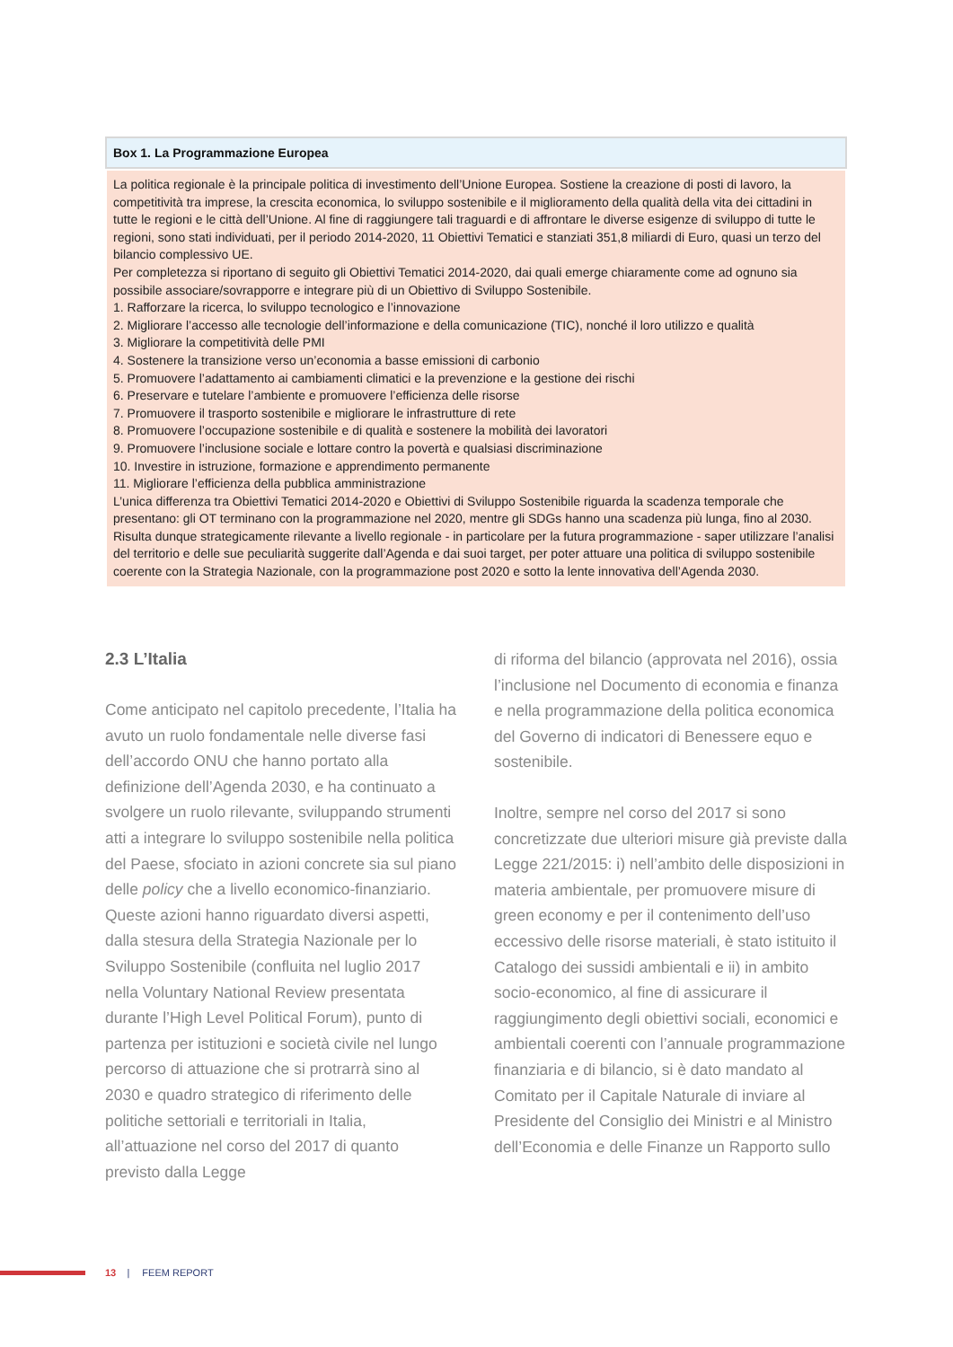Box 1. La Programmazione Europea
La politica regionale è la principale politica di investimento dell’Unione Europea. Sostiene la creazione di posti di lavoro, la competitività tra imprese, la crescita economica, lo sviluppo sostenibile e il miglioramento della qualità della vita dei cittadini in tutte le regioni e le città dell’Unione. Al fine di raggiungere tali traguardi e di affrontare le diverse esigenze di sviluppo di tutte le regioni, sono stati individuati, per il periodo 2014-2020, 11 Obiettivi Tematici e stanziati 351,8 miliardi di Euro, quasi un terzo del bilancio complessivo UE.
Per completezza si riportano di seguito gli Obiettivi Tematici 2014-2020, dai quali emerge chiaramente come ad ognuno sia possibile associare/sovrapporre e integrare più di un Obiettivo di Sviluppo Sostenibile.
1. Rafforzare la ricerca, lo sviluppo tecnologico e l’innovazione
2. Migliorare l’accesso alle tecnologie dell’informazione e della comunicazione (TIC), nonché il loro utilizzo e qualità
3. Migliorare la competitività delle PMI
4. Sostenere la transizione verso un’economia a basse emissioni di carbonio
5. Promuovere l’adattamento ai cambiamenti climatici e la prevenzione e la gestione dei rischi
6. Preservare e tutelare l’ambiente e promuovere l’efficienza delle risorse
7. Promuovere il trasporto sostenibile e migliorare le infrastrutture di rete
8. Promuovere l’occupazione sostenibile e di qualità e sostenere la mobilità dei lavoratori
9. Promuovere l’inclusione sociale e lottare contro la povertà e qualsiasi discriminazione
10. Investire in istruzione, formazione e apprendimento permanente
11. Migliorare l’efficienza della pubblica amministrazione
L’unica differenza tra Obiettivi Tematici 2014-2020 e Obiettivi di Sviluppo Sostenibile riguarda la scadenza temporale che presentano: gli OT terminano con la programmazione nel 2020, mentre gli SDGs hanno una scadenza più lunga, fino al 2030. Risulta dunque strategicamente rilevante a livello regionale - in particolare per la futura programmazione - saper utilizzare l’analisi del territorio e delle sue peculiarità suggerite dall’Agenda e dai suoi target, per poter attuare una politica di sviluppo sostenibile coerente con la Strategia Nazionale, con la programmazione post 2020 e sotto la lente innovativa dell’Agenda 2030.
2.3 L’Italia
Come anticipato nel capitolo precedente, l’Italia ha avuto un ruolo fondamentale nelle diverse fasi dell’accordo ONU che hanno portato alla definizione dell’Agenda 2030, e ha continuato a svolgere un ruolo rilevante, sviluppando strumenti atti a integrare lo sviluppo sostenibile nella politica del Paese, sfociato in azioni concrete sia sul piano delle policy che a livello economico-finanziario. Queste azioni hanno riguardato diversi aspetti, dalla stesura della Strategia Nazionale per lo Sviluppo Sostenibile (confluita nel luglio 2017 nella Voluntary National Review presentata durante l’High Level Political Forum), punto di partenza per istituzioni e società civile nel lungo percorso di attuazione che si protrarrà sino al 2030 e quadro strategico di riferimento delle politiche settoriali e territoriali in Italia, all’attuazione nel corso del 2017 di quanto previsto dalla Legge
di riforma del bilancio (approvata nel 2016), ossia l’inclusione nel Documento di economia e finanza e nella programmazione della politica economica del Governo di indicatori di Benessere equo e sostenibile.
Inoltre, sempre nel corso del 2017 si sono concretizzate due ulteriori misure già previste dalla Legge 221/2015: i) nell’ambito delle disposizioni in materia ambientale, per promuovere misure di green economy e per il contenimento dell’uso eccessivo delle risorse materiali, è stato istituito il Catalogo dei sussidi ambientali e ii) in ambito socio-economico, al fine di assicurare il raggiungimento degli obiettivi sociali, economici e ambientali coerenti con l’annuale programmazione finanziaria e di bilancio, si è dato mandato al Comitato per il Capitale Naturale di inviare al Presidente del Consiglio dei Ministri e al Ministro dell’Economia e delle Finanze un Rapporto sullo
13 | FEEM REPORT